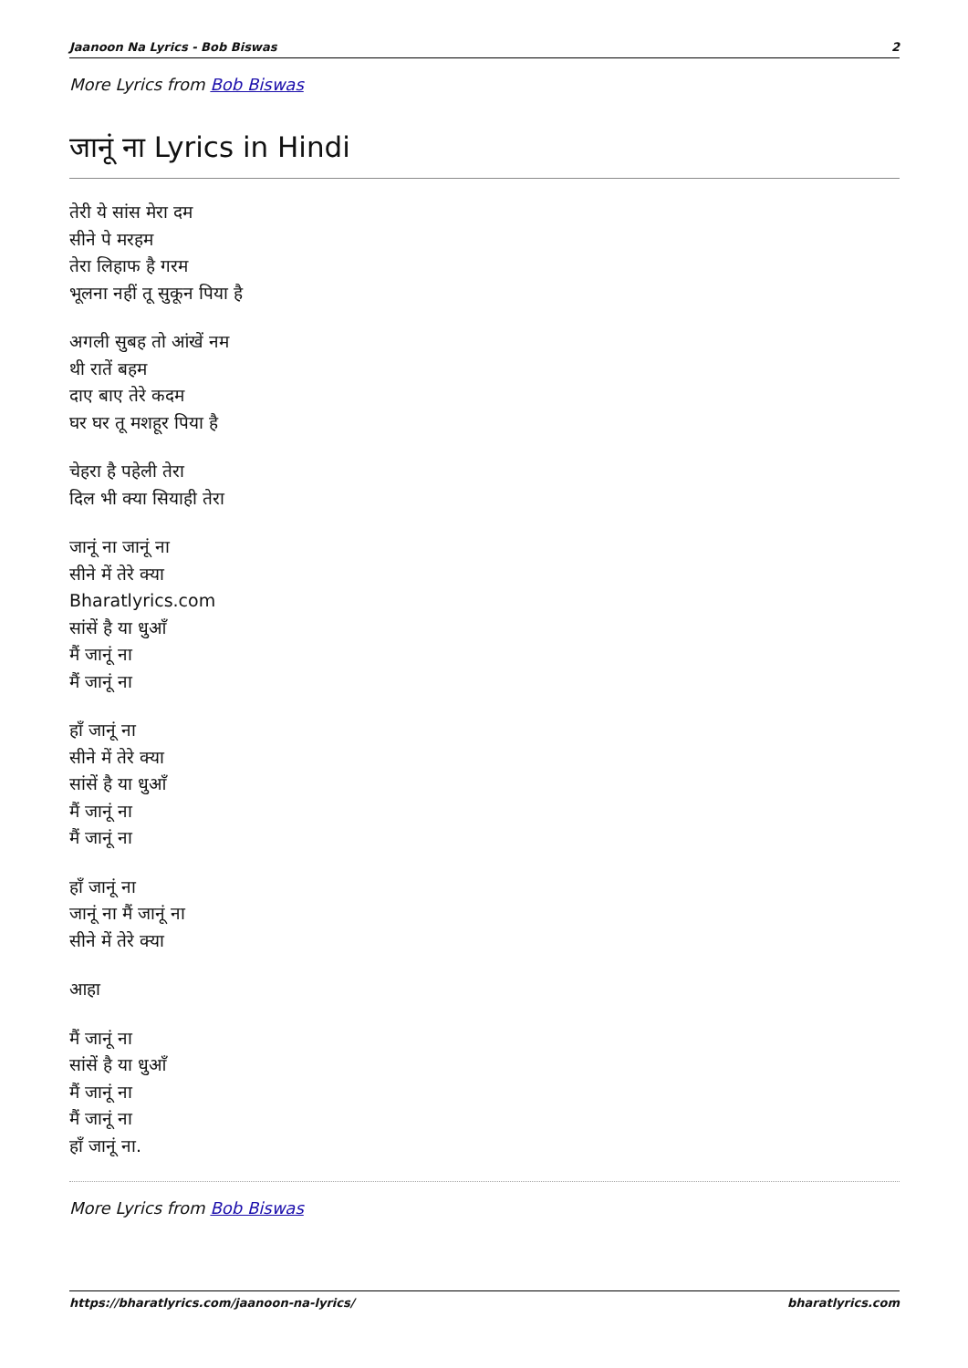Jaanoon Na Lyrics - Bob Biswas 2
More Lyrics from Bob Biswas
जानूं ना Lyrics in Hindi
तेरी ये सांस मेरा दम
सीने पे मरहम
तेरा लिहाफ है गरम
भूलना नहीं तू सुकून पिया है
अगली सुबह तो आंखें नम
थी रातें बहम
दाए बाए तेरे कदम
घर घर तू मशहूर पिया है
चेहरा है पहेली तेरा
दिल भी क्या सियाही तेरा
जानूं ना जानूं ना
सीने में तेरे क्या
Bharatlyrics.com
सांसें है या धुआँ
मैं जानूं ना
मैं जानूं ना
हाँ जानूं ना
सीने में तेरे क्या
सांसें है या धुआँ
मैं जानूं ना
मैं जानूं ना
हाँ जानूं ना
जानूं ना मैं जानूं ना
सीने में तेरे क्या
आहा
मैं जानूं ना
सांसें है या धुआँ
मैं जानूं ना
मैं जानूं ना
हाँ जानूं ना.
More Lyrics from Bob Biswas
https://bharatlyrics.com/jaanoon-na-lyrics/ bharatlyrics.com